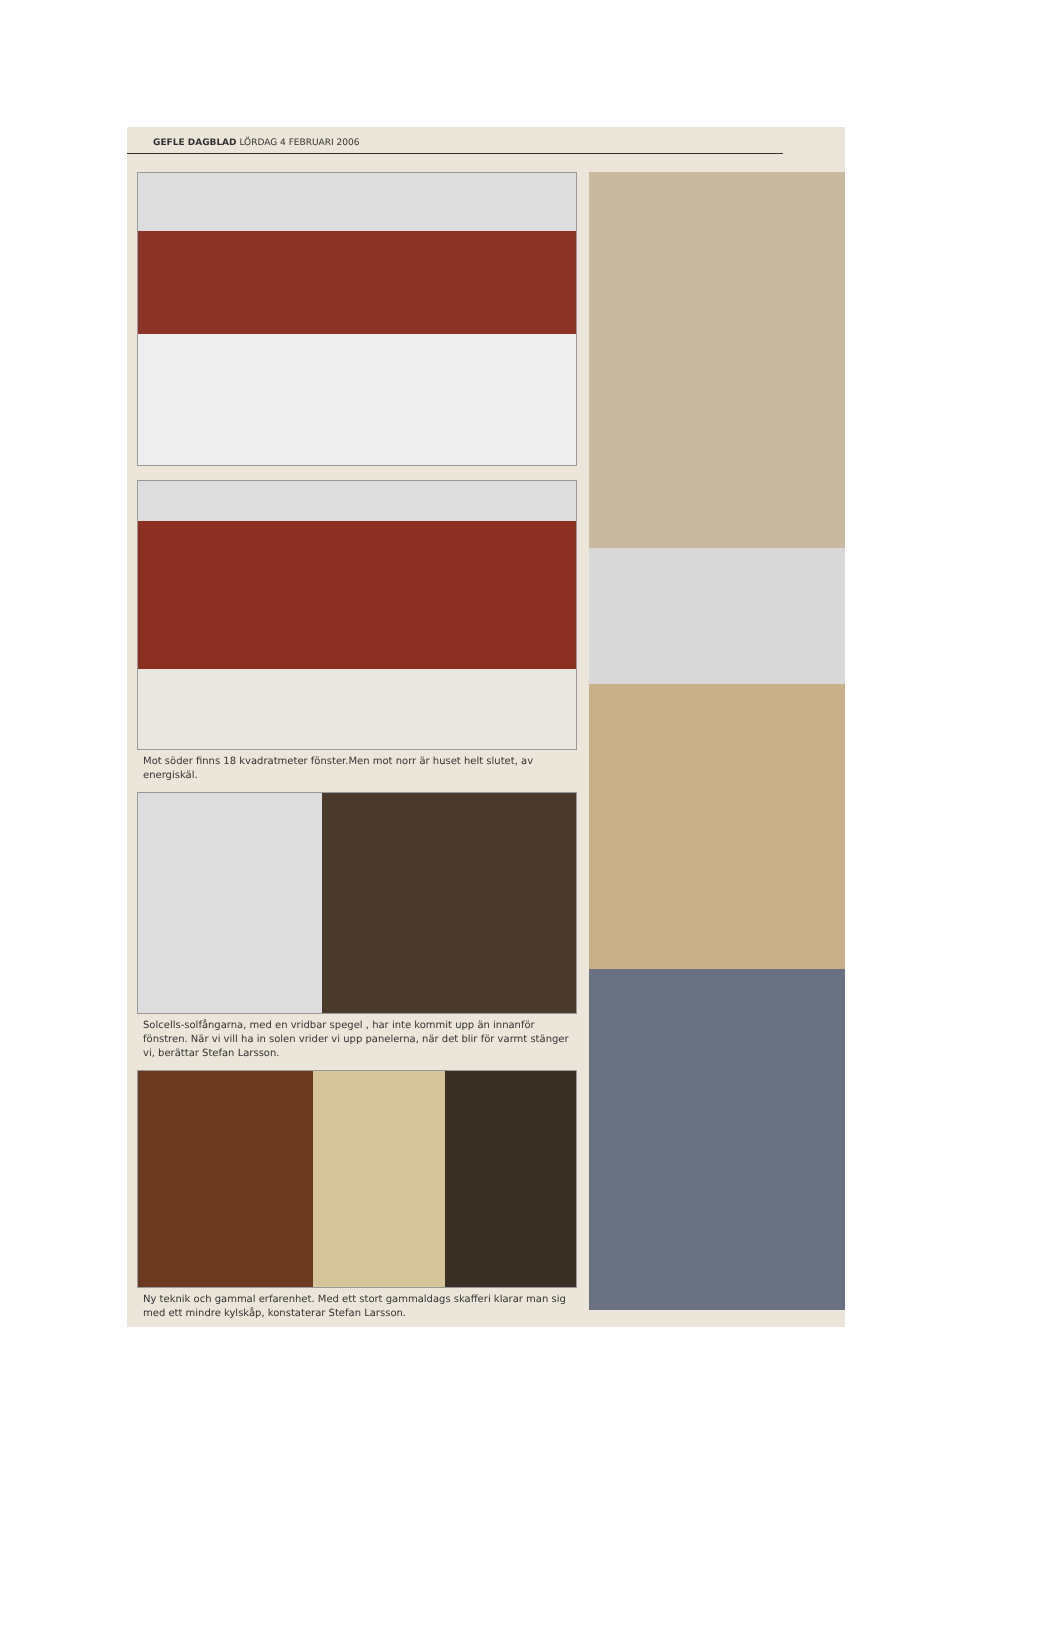GEFLE DAGBLAD LÖRDAG 4 FEBRUARI 2006
Mot söder finns 18 kvadratmeter fönster.Men mot norr är huset helt slutet, av energiskäl.
Solcells-solfångarna, med en vridbar spegel , har inte kommit upp än innanför fönstren. När vi vill ha in solen vrider vi upp panelerna, när det blir för varmt stänger vi, berättar Stefan Larsson.
Ny teknik och gammal erfarenhet. Med ett stort gammaldags skafferi klarar man sig med ett mindre kylskåp, konstaterar Stefan Larsson.